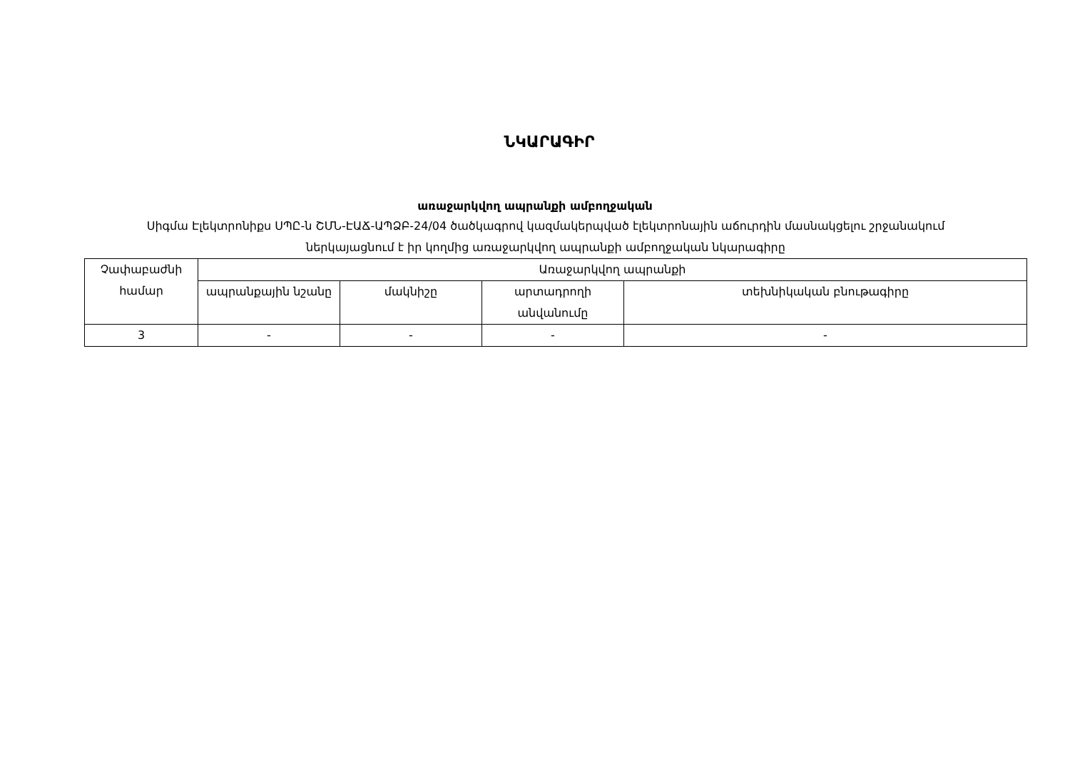ՆԿԱՐԱԳԻՐ
առաջարկվող ապրանքի ամբողջական
Սիգմա Էլեկտրոնիքս ՍՊԸ-ն ՇՄՆ-ԷԱՃ-ԱՊՁԲ-24/04 ծածկագրով կազմակերպված էլեկտրոնային աճուրդին մասնակցելու շրջանակում ներկայացնում է իր կողմից առաջարկվող ապրանքի ամբողջական նկարագիրը
| Չափաբաժնի համար | Առաջարկվող ապրանքի | | | |
| --- | --- | --- | --- | --- |
| | ապրանքային նշանը | մակնիշը | արտադրողի անվանումը | տեխնիկական բնութագիրը |
| 3 | - | - | - | - |